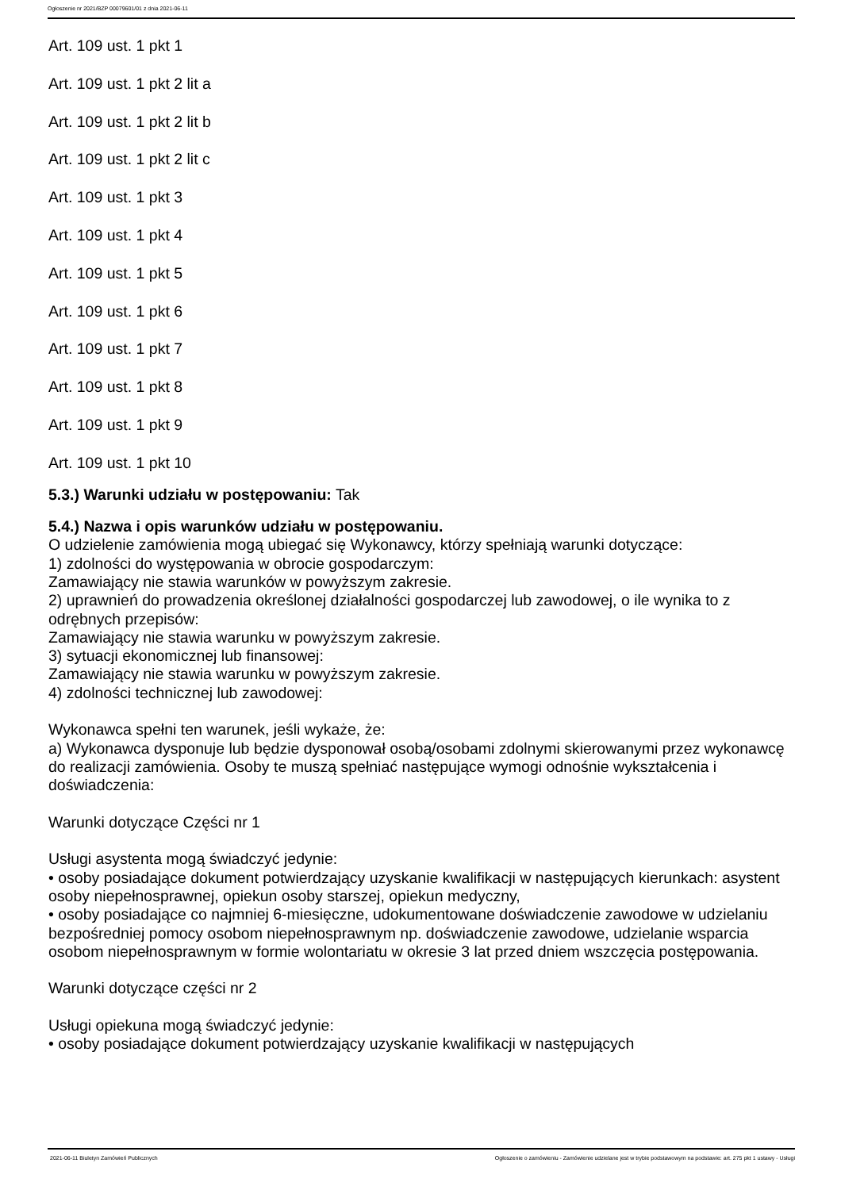Ogłoszenie nr 2021/BZP 00079601/01 z dnia 2021-06-11
Art. 109 ust. 1 pkt 1
Art. 109 ust. 1 pkt 2 lit a
Art. 109 ust. 1 pkt 2 lit b
Art. 109 ust. 1 pkt 2 lit c
Art. 109 ust. 1 pkt 3
Art. 109 ust. 1 pkt 4
Art. 109 ust. 1 pkt 5
Art. 109 ust. 1 pkt 6
Art. 109 ust. 1 pkt 7
Art. 109 ust. 1 pkt 8
Art. 109 ust. 1 pkt 9
Art. 109 ust. 1 pkt 10
5.3.) Warunki udziału w postępowaniu: Tak
5.4.) Nazwa i opis warunków udziału w postępowaniu.
O udzielenie zamówienia mogą ubiegać się Wykonawcy, którzy spełniają warunki dotyczące:
1) zdolności do występowania w obrocie gospodarczym:
Zamawiający nie stawia warunków w powyższym zakresie.
2) uprawnień do prowadzenia określonej działalności gospodarczej lub zawodowej, o ile wynika to z odrębnych przepisów:
Zamawiający nie stawia warunku w powyższym zakresie.
3) sytuacji ekonomicznej lub finansowej:
Zamawiający nie stawia warunku w powyższym zakresie.
4) zdolności technicznej lub zawodowej:
Wykonawca spełni ten warunek, jeśli wykaże, że:
a) Wykonawca dysponuje lub będzie dysponował osobą/osobami zdolnymi skierowanymi przez wykonawcę do realizacji zamówienia. Osoby te muszą spełniać następujące wymogi odnośnie wykształcenia i doświadczenia:
Warunki dotyczące Części nr 1
Usługi asystenta mogą świadczyć jedynie:
• osoby posiadające dokument potwierdzający uzyskanie kwalifikacji w następujących kierunkach: asystent osoby niepełnosprawnej, opiekun osoby starszej, opiekun medyczny,
• osoby posiadające co najmniej 6-miesięczne, udokumentowane doświadczenie zawodowe w udzielaniu bezpośredniej pomocy osobom niepełnosprawnym np. doświadczenie zawodowe, udzielanie wsparcia osobom niepełnosprawnym w formie wolontariatu w okresie 3 lat przed dniem wszczęcia postępowania.
Warunki dotyczące części nr 2
Usługi opiekuna mogą świadczyć jedynie:
• osoby posiadające dokument potwierdzający uzyskanie kwalifikacji w następujących
2021-06-11 Biuletyn Zamówień Publicznych Ogłoszenie o zamówieniu - Zamówienie udzielane jest w trybie podstawowym na podstawie: art. 275 pkt 1 ustawy - Usługi